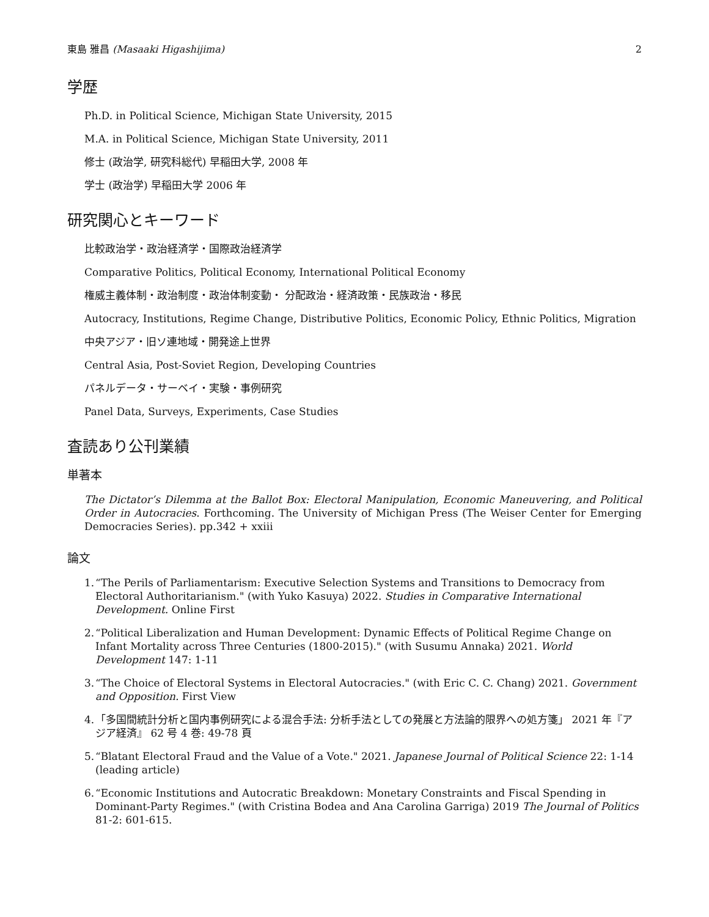東島 雅昌 (Masaaki Higashijima) 2
学歴
Ph.D. in Political Science, Michigan State University, 2015
M.A. in Political Science, Michigan State University, 2011
修士 (政治学, 研究科総代) 早稲田大学, 2008 年
学士 (政治学) 早稲田大学 2006 年
研究関心とキーワード
比較政治学・政治経済学・国際政治経済学
Comparative Politics, Political Economy, International Political Economy
権威主義体制・政治制度・政治体制変動・ 分配政治・経済政策・民族政治・移民
Autocracy, Institutions, Regime Change, Distributive Politics, Economic Policy, Ethnic Politics, Migration
中央アジア・旧ソ連地域・開発途上世界
Central Asia, Post-Soviet Region, Developing Countries
パネルデータ・サーベイ・実験・事例研究
Panel Data, Surveys, Experiments, Case Studies
査読あり公刊業績
単著本
The Dictator’s Dilemma at the Ballot Box: Electoral Manipulation, Economic Maneuvering, and Political Order in Autocracies. Forthcoming. The University of Michigan Press (The Weiser Center for Emerging Democracies Series). pp.342 + xxiii
論文
1. “The Perils of Parliamentarism: Executive Selection Systems and Transitions to Democracy from Electoral Authoritarianism." (with Yuko Kasuya) 2022. Studies in Comparative International Development. Online First
2. “Political Liberalization and Human Development: Dynamic Effects of Political Regime Change on Infant Mortality across Three Centuries (1800-2015)." (with Susumu Annaka) 2021. World Development 147: 1-11
3. “The Choice of Electoral Systems in Electoral Autocracies." (with Eric C. C. Chang) 2021. Government and Opposition. First View
4. 「多国間統計分析と国内事例研究による混合手法: 分析手法としての発展と方法論的限界への処方箋」 2021 年『アジア経済』 62 号 4 巻: 49-78 頁
5. “Blatant Electoral Fraud and the Value of a Vote." 2021. Japanese Journal of Political Science 22: 1-14 (leading article)
6. “Economic Institutions and Autocratic Breakdown: Monetary Constraints and Fiscal Spending in Dominant-Party Regimes." (with Cristina Bodea and Ana Carolina Garriga) 2019 The Journal of Politics 81-2: 601-615.